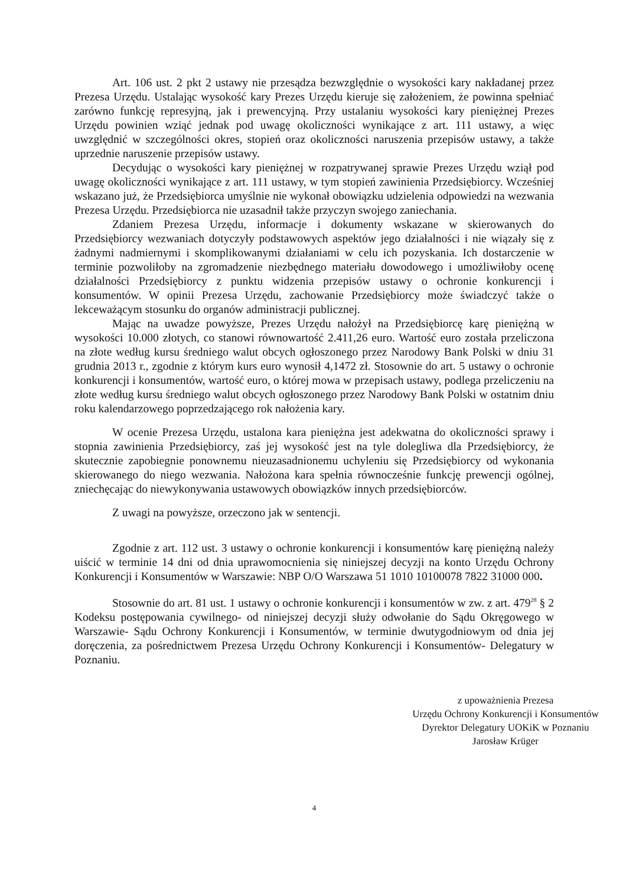Art. 106 ust. 2 pkt 2 ustawy nie przesądza bezwzględnie o wysokości kary nakładanej przez Prezesa Urzędu. Ustalając wysokość kary Prezes Urzędu kieruje się założeniem, że powinna spełniać zarówno funkcję represyjną, jak i prewencyjną. Przy ustalaniu wysokości kary pieniężnej Prezes Urzędu powinien wziąć jednak pod uwagę okoliczności wynikające z art. 111 ustawy, a więc uwzględnić w szczególności okres, stopień oraz okoliczności naruszenia przepisów ustawy, a także uprzednie naruszenie przepisów ustawy.
Decydując o wysokości kary pieniężnej w rozpatrywanej sprawie Prezes Urzędu wziął pod uwagę okoliczności wynikające z art. 111 ustawy, w tym stopień zawinienia Przedsiębiorcy. Wcześniej wskazano już, że Przedsiębiorca umyślnie nie wykonał obowiązku udzielenia odpowiedzi na wezwania Prezesa Urzędu. Przedsiębiorca nie uzasadnił także przyczyn swojego zaniechania.
Zdaniem Prezesa Urzędu, informacje i dokumenty wskazane w skierowanych do Przedsiębiorcy wezwaniach dotyczyły podstawowych aspektów jego działalności i nie wiązały się z żadnymi nadmiernymi i skomplikowanymi działaniami w celu ich pozyskania. Ich dostarczenie w terminie pozwoliłoby na zgromadzenie niezbędnego materiału dowodowego i umożliwiłoby ocenę działalności Przedsiębiorcy z punktu widzenia przepisów ustawy o ochronie konkurencji i konsumentów. W opinii Prezesa Urzędu, zachowanie Przedsiębiorcy może świadczyć także o lekceważącym stosunku do organów administracji publicznej.
Mając na uwadze powyższe, Prezes Urzędu nałożył na Przedsiębiorcę karę pieniężną w wysokości 10.000 złotych, co stanowi równowartość 2.411,26 euro. Wartość euro została przeliczona na złote według kursu średniego walut obcych ogłoszonego przez Narodowy Bank Polski w dniu 31 grudnia 2013 r., zgodnie z którym kurs euro wynosił 4,1472 zł. Stosownie do art. 5 ustawy o ochronie konkurencji i konsumentów, wartość euro, o której mowa w przepisach ustawy, podlega przeliczeniu na złote według kursu średniego walut obcych ogłoszonego przez Narodowy Bank Polski w ostatnim dniu roku kalendarzowego poprzedzającego rok nałożenia kary.
W ocenie Prezesa Urzędu, ustalona kara pieniężna jest adekwatna do okoliczności sprawy i stopnia zawinienia Przedsiębiorcy, zaś jej wysokość jest na tyle dolegliwa dla Przedsiębiorcy, że skutecznie zapobiegnie ponownemu nieuzasadnionemu uchyleniu się Przedsiębiorcy od wykonania skierowanego do niego wezwania. Nałożona kara spełnia równocześnie funkcję prewencji ogólnej, zniechęcając do niewykonywania ustawowych obowiązków innych przedsiębiorców.
Z uwagi na powyższe, orzeczono jak w sentencji.
Zgodnie z art. 112 ust. 3 ustawy o ochronie konkurencji i konsumentów karę pieniężną należy uiścić w terminie 14 dni od dnia uprawomocnienia się niniejszej decyzji na konto Urzędu Ochrony Konkurencji i Konsumentów w Warszawie: NBP O/O Warszawa 51 1010 10100078 7822 31000 000.
Stosownie do art. 81 ust. 1 ustawy o ochronie konkurencji i konsumentów w zw. z art. 479<sup>28</sup> § 2 Kodeksu postępowania cywilnego- od niniejszej decyzji służy odwołanie do Sądu Okręgowego w Warszawie- Sądu Ochrony Konkurencji i Konsumentów, w terminie dwutygodniowym od dnia jej doręczenia, za pośrednictwem Prezesa Urzędu Ochrony Konkurencji i Konsumentów- Delegatury w Poznaniu.
z upoważnienia Prezesa
Urzędu Ochrony Konkurencji i Konsumentów
Dyrektor Delegatury UOKiK w Poznaniu
Jarosław Krüger
4